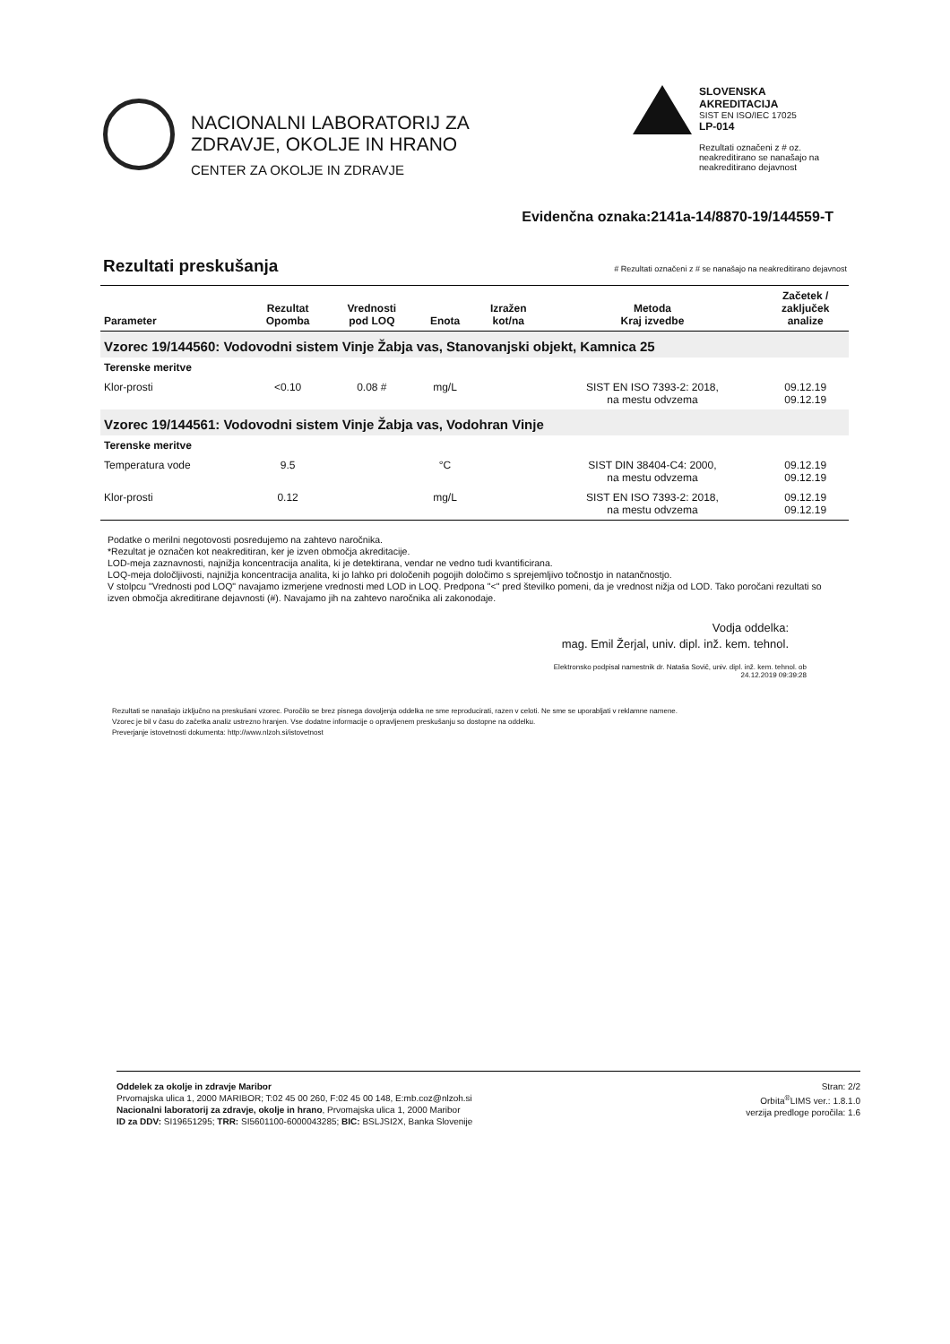NACIONALNI LABORATORIJ ZA
ZDRAVJE, OKOLJE IN HRANO
CENTER ZA OKOLJE IN ZDRAVJE
SLOVENSKA AKREDITACIJA
SIST EN ISO/IEC 17025
LP-014
Rezultati označeni z # oz. neakreditirano se nanašajo na neakreditirano dejavnost
Evidenčna oznaka:2141a-14/8870-19/144559-T
Rezultati preskušanja
# Rezultati označeni z # se nanašajo na neakreditirano dejavnost
| Parameter | Rezultat Opomba | Vrednosti pod LOQ | Enota | Izražen kot/na | Metoda Kraj izvedbe | Začetek / zaključek analize |
| --- | --- | --- | --- | --- | --- | --- |
| Vzorec 19/144560: Vodovodni sistem Vinje Žabja vas, Stanovanjski objekt, Kamnica 25 | | | | | | |
| Terenske meritve | | | | | | |
| Klor-prosti | <0.10 | 0.08 # | mg/L | | SIST EN ISO 7393-2: 2018, na mestu odvzema | 09.12.19 09.12.19 |
| Vzorec 19/144561: Vodovodni sistem Vinje Žabja vas, Vodohran Vinje | | | | | | |
| Terenske meritve | | | | | | |
| Temperatura vode | 9.5 | | °C | | SIST DIN 38404-C4: 2000, na mestu odvzema | 09.12.19 09.12.19 |
| Klor-prosti | 0.12 | | mg/L | | SIST EN ISO 7393-2: 2018, na mestu odvzema | 09.12.19 09.12.19 |
Podatke o merilni negotovosti posredujemo na zahtevo naročnika.
*Rezultat je označen kot neakreditiran, ker je izven območja akreditacije.
LOD-meja zaznavnosti, najnižja koncentracija analita, ki je detektirana, vendar ne vedno tudi kvantificirana.
LOQ-meja določljivosti, najnižja koncentracija analita, ki jo lahko pri določenih pogojih določimo s sprejemljivo točnostjo in natančnostjo.
V stolpcu "Vrednosti pod LOQ" navajamo izmerjene vrednosti med LOD in LOQ. Predpona "<" pred številko pomeni, da je vrednost nižja od LOD. Tako poročani rezultati so izven območja akreditirane dejavnosti (#). Navajamo jih na zahtevo naročnika ali zakonodaje.
Vodja oddelka:
mag. Emil Žerjal, univ. dipl. inž. kem. tehnol.
Elektronsko podpisal namestnik dr. Nataša Sovič, univ. dipl. inž. kem. tehnol. ob
24.12.2019 09:39:28
Rezultati se nanašajo izključno na preskušani vzorec. Poročilo se brez pisnega dovoljenja oddelka ne sme reproducirati, razen v celoti. Ne sme se uporabljati v reklamne namene.
Vzorec je bil v času do začetka analiz ustrezno hranjen. Vse dodatne informacije o opravljenem preskušanju so dostopne na oddelku.
Preverjanje istovetnosti dokumenta: http://www.nlzoh.si/istovetnost
Oddelek za okolje in zdravje Maribor
Prvomajska ulica 1, 2000 MARIBOR; T:02 45 00 260, F:02 45 00 148, E:mb.coz@nlzoh.si
Nacionalni laboratorij za zdravje, okolje in hrano, Prvomajska ulica 1, 2000 Maribor
ID za DDV: SI19651295; TRR: SI5601100-6000043285; BIC: BSLJSI2X, Banka Slovenije
Stran: 2/2
Orbita<sup>®</sup>LIMS ver.: 1.8.1.0
verzija predloge poročila: 1.6